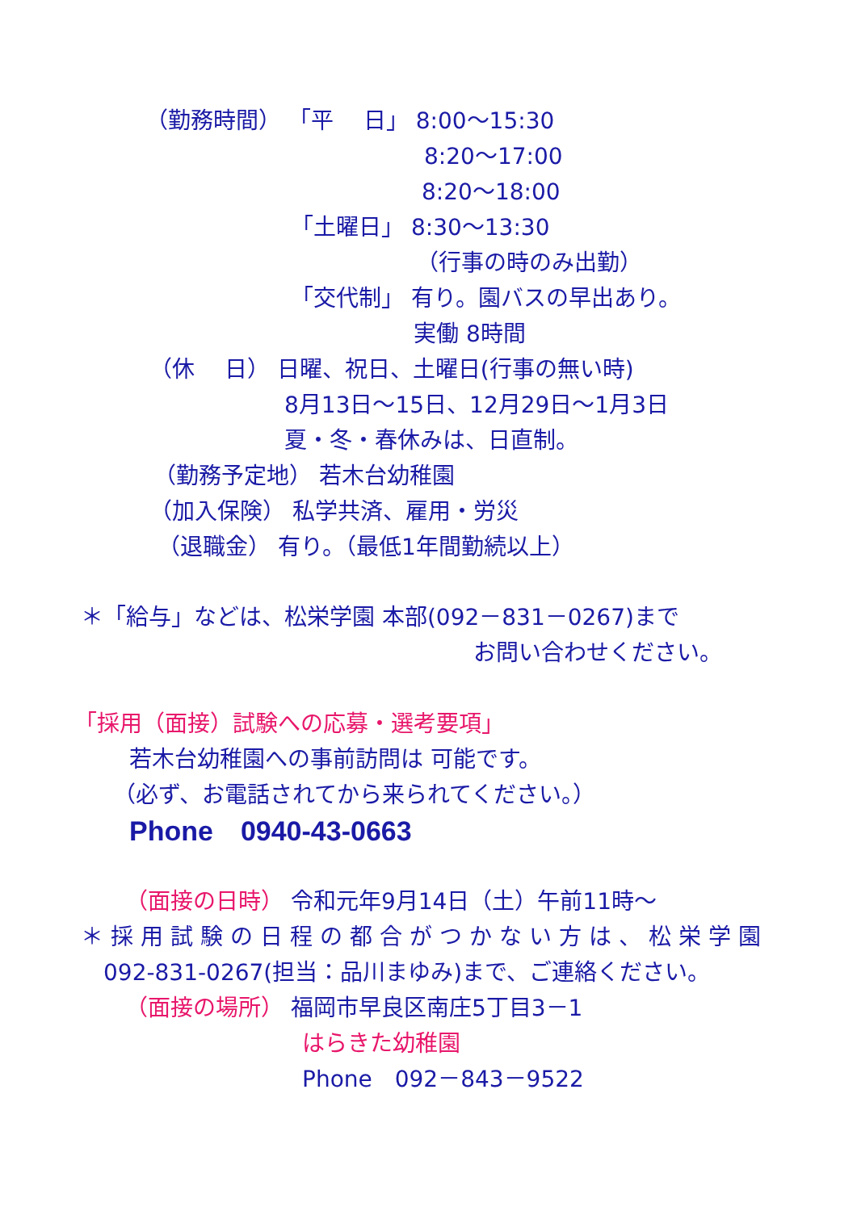（勤務時間） 「平　 日」 8:00～15:30
8:20～17:00
8:20～18:00
「土曜日」 8:30～13:30
（行事の時のみ出勤）
「交代制」 有り。園バスの早出あり。
実働 8時間
（休　 日） 日曜、祝日、土曜日(行事の無い時)
8月13日～15日、12月29日～1月3日
夏・冬・春休みは、日直制。
（勤務予定地） 若木台幼稚園
（加入保険） 私学共済、雇用・労災
（退職金） 有り。（最低1年間勤続以上）
＊「給与」などは、松栄学園 本部(092－831－0267)まで
お問い合わせください。
「採用（面接）試験への応募・選考要項」
若木台幼稚園への事前訪問は 可能です。
（必ず、お電話されてから来られてください。）
Phone　0940-43-0663
（面接の日時） 令和元年9月14日（土）午前11時～
＊採用試験の日程の都合がつかない方は、松栄学園
092-831-0267(担当：品川まゆみ)まで、ご連絡ください。
（面接の場所） 福岡市早良区南庄5丁目3－1
はらきた幼稚園
Phone　092－843－9522